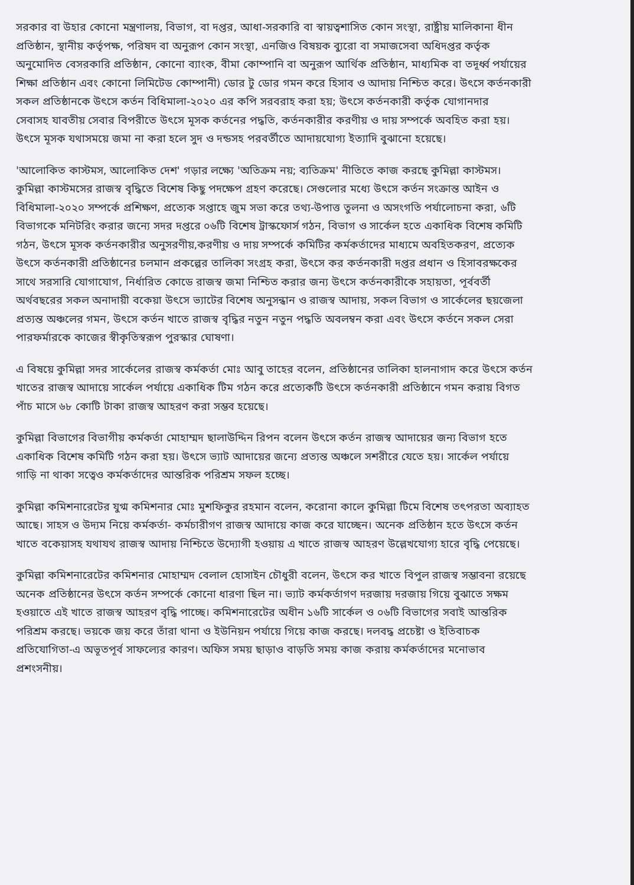সরকার বা উহার কোনো মন্ত্রণালয়, বিভাগ, বা দপ্তর, আধা-সরকারি বা স্বায়ত্বশাসিত কোন সংস্থা, রাষ্ট্রীয় মালিকানা ধীন
প্রতিষ্ঠান, স্থানীয় কর্তৃপক্ষ, পরিষদ বা অনুরূপ কোন সংস্থা, এনজিও বিষয়ক ব্যুরো বা সমাজসেবা অধিদপ্তর কর্তৃক
অনুমোদিত বেসরকারি প্রতিষ্ঠান, কোনো ব্যাংক, বীমা কোম্পানি বা অনুরূপ আর্থিক প্রতিষ্ঠান, মাধ্যমিক বা তদূর্ধ্ব পর্যায়ের
শিক্ষা প্রতিষ্ঠান এবং কোনো লিমিটেড কোম্পানী) ডোর টু ডোর গমন করে হিসাব ও আদায় নিশ্চিত করে। উৎসে কর্তনকারী
সকল প্রতিষ্ঠানকে উৎসে কর্তন বিধিমালা-২০২০ এর কপি সরবরাহ করা হয়; উৎসে কর্তনকারী কর্তৃক যোগানদার
সেবাসহ যাবতীয় সেবার বিপরীতে উৎসে মূসক কর্তনের পদ্ধতি, কর্তনকারীর করণীয় ও দায় সম্পর্কে অবহিত করা হয়।
উৎসে মূসক যথাসময়ে জমা না করা হলে সুদ ও দন্ডসহ পরবর্তীতে আদায়যোগ্য ইত্যাদি বুঝানো হয়েছে।
'আলোকিত কাস্টমস, আলোকিত দেশ' গড়ার লক্ষ্যে 'অতিক্রম নয়; ব্যতিক্রম' নীতিতে কাজ করছে কুমিল্লা কাস্টমস।
কুমিল্লা কাস্টমসের রাজস্ব বৃদ্ধিতে বিশেষ কিছু পদক্ষেপ গ্রহণ করেছে। সেগুলোর মধ্যে উৎসে কর্তন সংক্রান্ত আইন ও
বিধিমালা-২০২০ সম্পর্কে প্রশিক্ষণ, প্রত্যেক সপ্তাহে জুম সভা করে তথ্য-উপাত্ত তুলনা ও অসংগতি পর্যালোচনা করা, ৬টি
বিভাগকে মনিটরিং করার জন্যে সদর দপ্তরে ০৬টি বিশেষ ট্রাস্কফোর্স গঠন, বিভাগ ও সার্কেল হতে একাধিক বিশেষ কমিটি
গঠন, উৎসে মূসক কর্তনকারীর অনুসরণীয়,করণীয় ও দায় সম্পর্কে কমিটির কর্মকর্তাদের মাধ্যমে অবহিতকরণ, প্রত্যেক
উৎসে কর্তনকারী প্রতিষ্ঠানের চলমান প্রকল্পের তালিকা সংগ্রহ করা, উৎসে কর কর্তনকারী দপ্তর প্রধান ও হিসাবরক্ষকের
সাথে সরসারি যোগাযোগ, নির্ধারিত কোডে রাজস্ব জমা নিশ্চিত করার জন্য উৎসে কর্তনকারীকে সহায়তা, পূর্ববর্তী
অর্থবছরের সকল অনাদায়ী বকেয়া উৎসে ভ্যাটের বিশেষ অনুসন্ধান ও রাজস্ব আদায়, সকল বিভাগ ও সার্কেলের ছয়জেলা
প্রত্যন্ত অঞ্চলের গমন, উৎসে কর্তন খাতে রাজস্ব বৃদ্ধির নতুন নতুন পদ্ধতি অবলম্বন করা এবং উৎসে কর্তনে সকল সেরা
পারফর্মারকে কাজের স্বীকৃতিস্বরূপ পুরস্কার ঘোষণা।
এ বিষয়ে কুমিল্লা সদর সার্কেলের রাজস্ব কর্মকর্তা মোঃ আবু তাহের বলেন, প্রতিষ্ঠানের তালিকা হালনাগাদ করে উৎসে কর্তন
খাতের রাজস্ব আদায়ে সার্কেল পর্যায়ে একাধিক টিম গঠন করে প্রত্যেকটি উৎসে কর্তনকারী প্রতিষ্ঠানে গমন করায় বিগত
পাঁচ মাসে ৬৮ কোটি টাকা রাজস্ব আহরণ করা সম্ভব হয়েছে।
কুমিল্লা বিভাগের বিভাগীয় কর্মকর্তা মোহাম্মদ ছালাউদ্দিন রিপন বলেন উৎসে কর্তন রাজস্ব আদায়ের জন্য বিভাগ হতে
একাধিক বিশেষ কমিটি গঠন করা হয়। উৎসে ভ্যাট আদায়ের জন্যে প্রত্যন্ত অঞ্চলে সশরীরে যেতে হয়। সার্কেল পর্যায়ে
গাড়ি না থাকা সত্বেও কর্মকর্তাদের আন্তরিক পরিশ্রম সফল হচ্ছে।
কুমিল্লা কমিশনারেটের যুগ্ম কমিশনার মোঃ মুশফিকুর রহমান বলেন, করোনা কালে কুমিল্লা টিমে বিশেষ তৎপরতা অব্যাহত
আছে। সাহস ও উদ্যম নিয়ে কর্মকর্তা- কর্মচারীগণ রাজস্ব আদায়ে কাজ করে যাচ্ছেন। অনেক প্রতিষ্ঠান হতে উৎসে কর্তন
খাতে বকেয়াসহ যথাযথ রাজস্ব আদায় নিশ্চিতে উদ্যোগী হওয়ায় এ খাতে রাজস্ব আহরণ উল্লেখযোগ্য হারে বৃদ্ধি পেয়েছে।
কুমিল্লা কমিশনারেটের কমিশনার মোহাম্মদ বেলাল হোসাইন চৌধুরী বলেন, উৎসে কর খাতে বিপুল রাজস্ব সম্ভাবনা রয়েছে
অনেক প্রতিষ্ঠানের উৎসে কর্তন সম্পর্কে কোনো ধারণা ছিল না। ভ্যাট কর্মকর্তাগণ দরজায় দরজায় গিয়ে বুঝাতে সক্ষম
হওয়াতে এই খাতে রাজস্ব আহরণ বৃদ্ধি পাচ্ছে। কমিশনারেটের অধীন ১৬টি সার্কেল ও ০৬টি বিভাগের সবাই আন্তরিক
পরিশ্রম করছে। ভয়কে জয় করে তাঁরা থানা ও ইউনিয়ন পর্যায়ে গিয়ে কাজ করছে। দলবদ্ধ প্রচেষ্টা ও ইতিবাচক
প্রতিযোগিতা-এ অভূতপূর্ব সাফল্যের কারণ। অফিস সময় ছাড়াও বাড়তি সময় কাজ করায় কর্মকর্তাদের মনোভাব
প্রশংসনীয়।